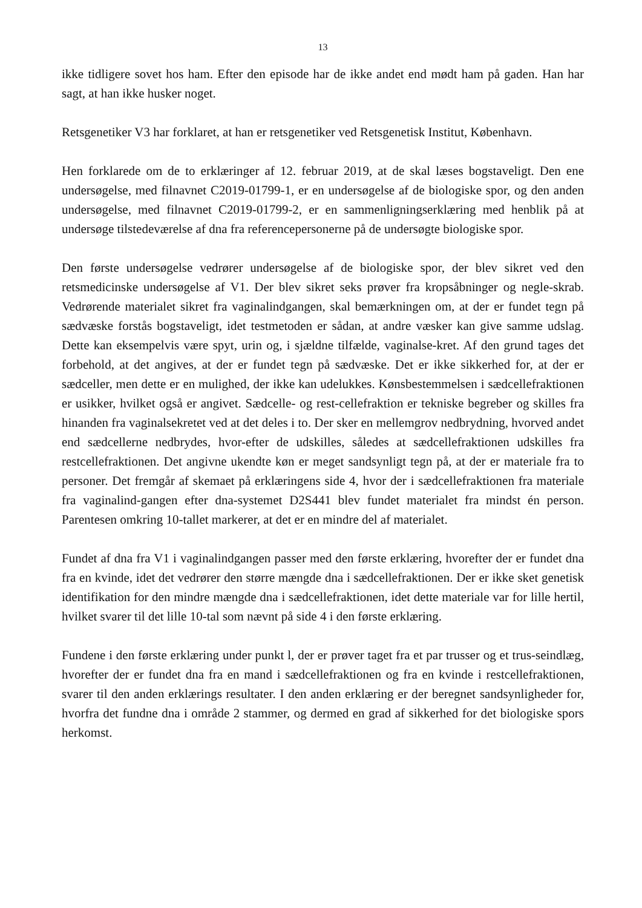13
ikke tidligere sovet hos ham. Efter den episode har de ikke andet end mødt ham på gaden. Han har sagt, at han ikke husker noget.
Retsgenetiker V3 har forklaret, at han er retsgenetiker ved Retsgenetisk Institut, København.
Hen forklarede om de to erklæringer af 12. februar 2019, at de skal læses bogstaveligt. Den ene undersøgelse, med filnavnet C2019-01799-1, er en undersøgelse af de biologiske spor, og den anden undersøgelse, med filnavnet C2019-01799-2, er en sammenligningserklæring med henblik på at undersøge tilstedeværelse af dna fra referencepersonerne på de undersøgte biologiske spor.
Den første undersøgelse vedrører undersøgelse af de biologiske spor, der blev sikret ved den retsmedicinske undersøgelse af V1. Der blev sikret seks prøver fra kropsåbninger og negle-skrab. Vedrørende materialet sikret fra vaginalindgangen, skal bemærkningen om, at der er fundet tegn på sædvæske forstås bogstaveligt, idet testmetoden er sådan, at andre væsker kan give samme udslag. Dette kan eksempelvis være spyt, urin og, i sjældne tilfælde, vaginalse-kret. Af den grund tages det forbehold, at det angives, at der er fundet tegn på sædvæske. Det er ikke sikkerhed for, at der er sædceller, men dette er en mulighed, der ikke kan udelukkes. Kønsbestemmelsen i sædcellefraktionen er usikker, hvilket også er angivet. Sædcelle- og rest-cellefraktion er tekniske begreber og skilles fra hinanden fra vaginalsekretet ved at det deles i to. Der sker en mellemgrov nedbrydning, hvorved andet end sædcellerne nedbrydes, hvor-efter de udskilles, således at sædcellefraktionen udskilles fra restcellefraktionen. Det angivne ukendte køn er meget sandsynligt tegn på, at der er materiale fra to personer. Det fremgår af skemaet på erklæringens side 4, hvor der i sædcellefraktionen fra materiale fra vaginalind-gangen efter dna-systemet D2S441 blev fundet materialet fra mindst én person. Parentesen omkring 10-tallet markerer, at det er en mindre del af materialet.
Fundet af dna fra V1 i vaginalindgangen passer med den første erklæring, hvorefter der er fundet dna fra en kvinde, idet det vedrører den større mængde dna i sædcellefraktionen. Der er ikke sket genetisk identifikation for den mindre mængde dna i sædcellefraktionen, idet dette materiale var for lille hertil, hvilket svarer til det lille 10-tal som nævnt på side 4 i den første erklæring.
Fundene i den første erklæring under punkt l, der er prøver taget fra et par trusser og et trus-seindlæg, hvorefter der er fundet dna fra en mand i sædcellefraktionen og fra en kvinde i restcellefraktionen, svarer til den anden erklærings resultater. I den anden erklæring er der beregnet sandsynligheder for, hvorfra det fundne dna i område 2 stammer, og dermed en grad af sikkerhed for det biologiske spors herkomst.